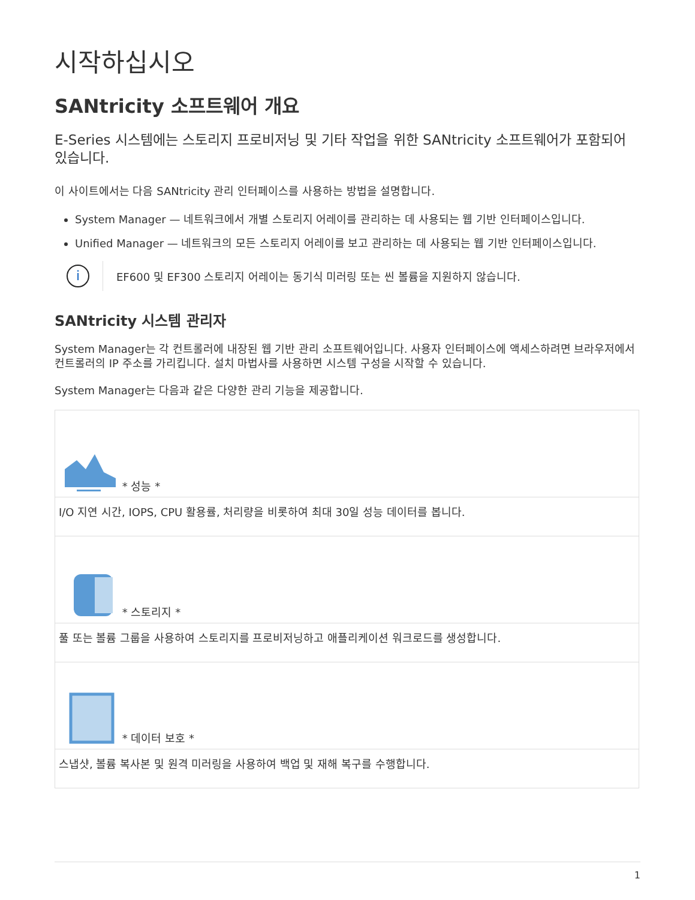시작하십시오
SANtricity 소프트웨어 개요
E-Series 시스템에는 스토리지 프로비저닝 및 기타 작업을 위한 SANtricity 소프트웨어가 포함되어 있습니다.
이 사이트에서는 다음 SANtricity 관리 인터페이스를 사용하는 방법을 설명합니다.
System Manager — 네트워크에서 개별 스토리지 어레이를 관리하는 데 사용되는 웹 기반 인터페이스입니다.
Unified Manager — 네트워크의 모든 스토리지 어레이를 보고 관리하는 데 사용되는 웹 기반 인터페이스입니다.
i
EF600 및 EF300 스토리지 어레이는 동기식 미러링 또는 씬 볼륨을 지원하지 않습니다.
SANtricity 시스템 관리자
System Manager는 각 컨트롤러에 내장된 웹 기반 관리 소프트웨어입니다. 사용자 인터페이스에 액세스하려면 브라우저에서 컨트롤러의 IP 주소를 가리킵니다. 설치 마법사를 사용하면 시스템 구성을 시작할 수 있습니다.
System Manager는 다음과 같은 다양한 관리 기능을 제공합니다.
| * 성능 * |
| I/O 지연 시간, IOPS, CPU 활용률, 처리량을 비롯하여 최대 30일 성능 데이터를 봅니다. |
| * 스토리지 * |
| 풀 또는 볼륨 그룹을 사용하여 스토리지를 프로비저닝하고 애플리케이션 워크로드를 생성합니다. |
| * 데이터 보호 * |
| 스냅샷, 볼륨 복사본 및 원격 미러링을 사용하여 백업 및 재해 복구를 수행합니다. |
1